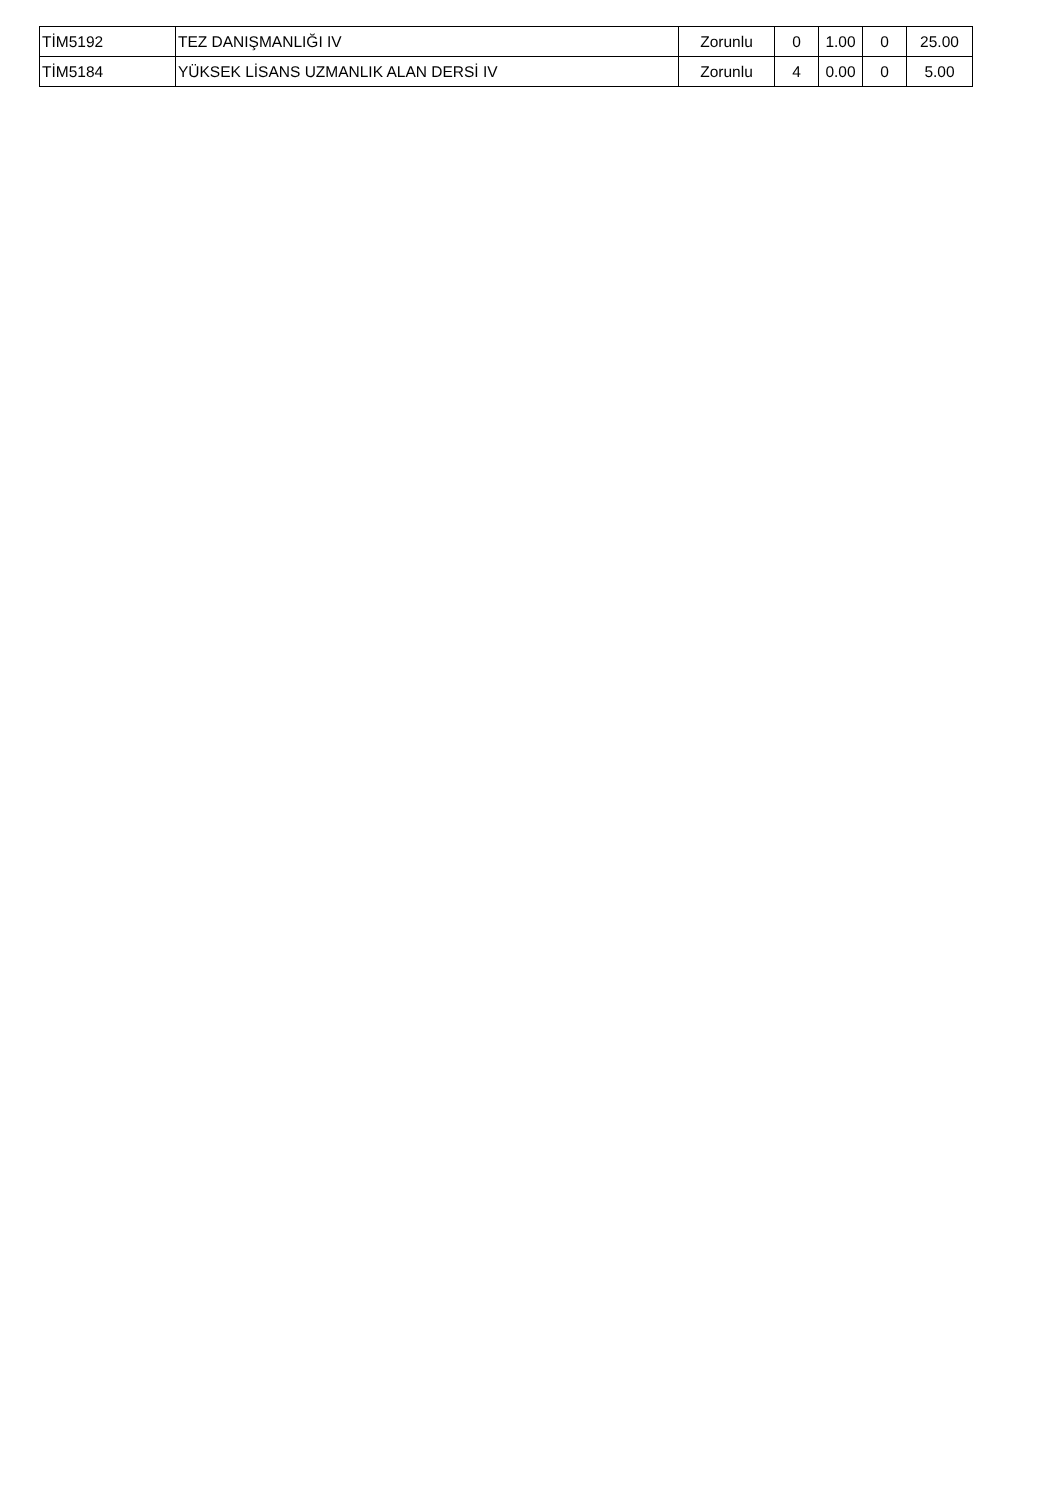| TİM5192 | TEZ DANIŞMANLIĞI IV | Zorunlu | 0 | 1.00 | 0 | 25.00 |
| TİM5184 | YÜKSEK LİSANS UZMANLIK ALAN DERSİ IV | Zorunlu | 4 | 0.00 | 0 | 5.00 |